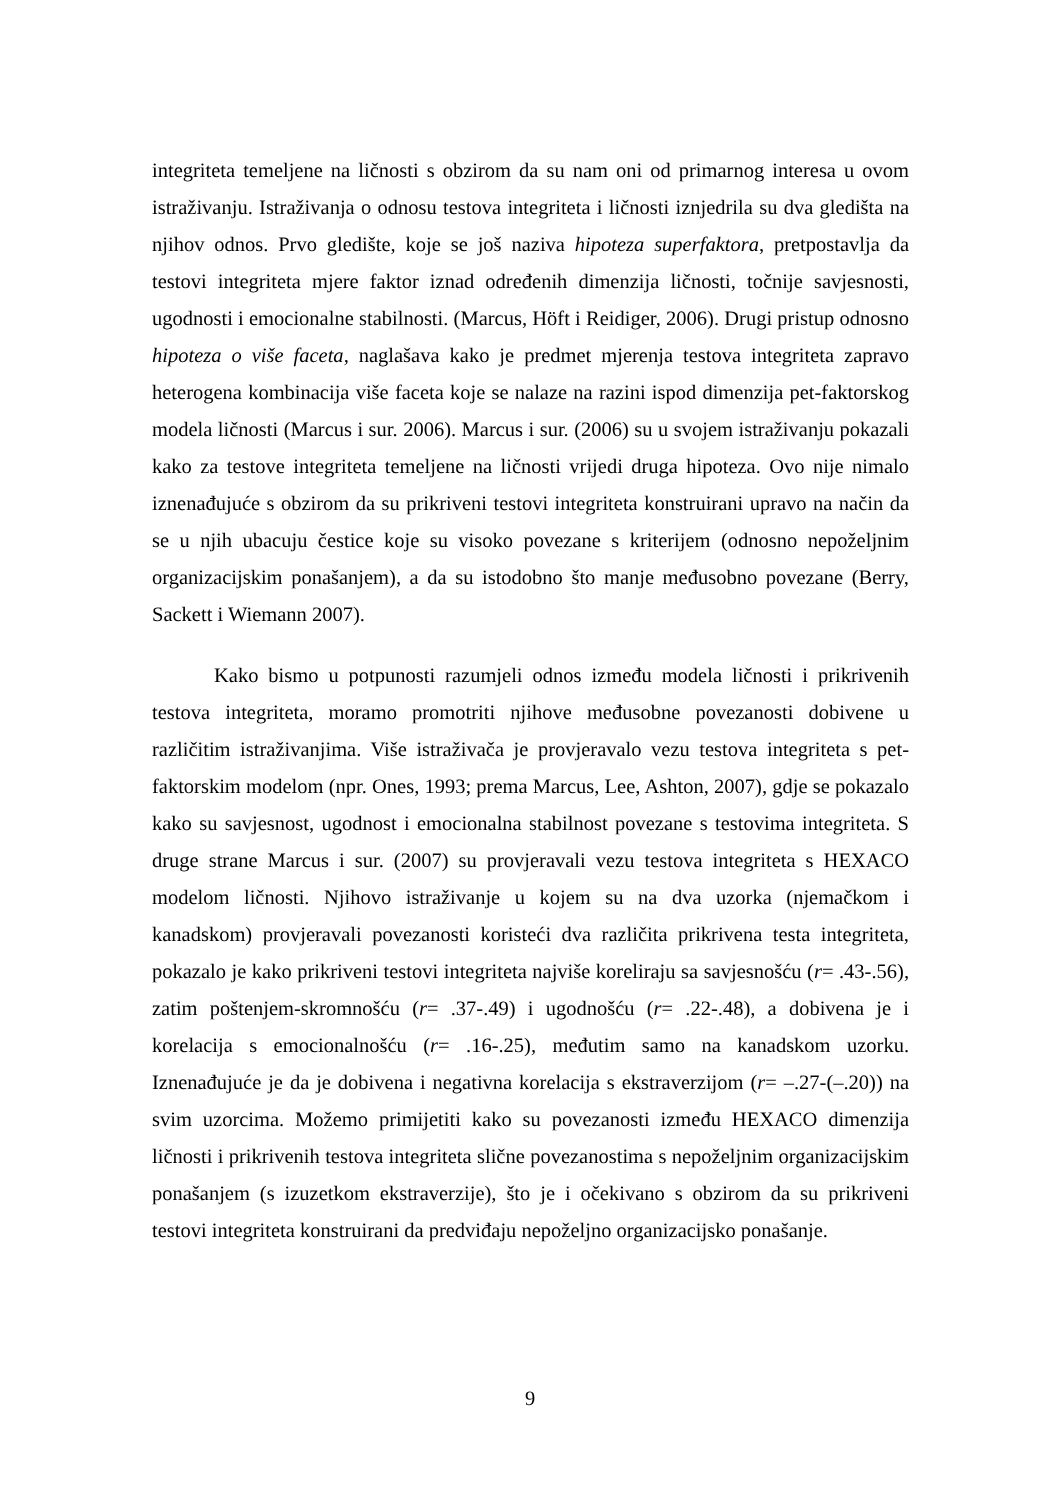integriteta temeljene na ličnosti s obzirom da su nam oni od primarnog interesa u ovom istraživanju. Istraživanja o odnosu testova integriteta i ličnosti iznjedrila su dva gledišta na njihov odnos. Prvo gledište, koje se još naziva hipoteza superfaktora, pretpostavlja da testovi integriteta mjere faktor iznad određenih dimenzija ličnosti, točnije savjesnosti, ugodnosti i emocionalne stabilnosti. (Marcus, Höft i Reidiger, 2006). Drugi pristup odnosno hipoteza o više faceta, naglašava kako je predmet mjerenja testova integriteta zapravo heterogena kombinacija više faceta koje se nalaze na razini ispod dimenzija pet-faktorskog modela ličnosti (Marcus i sur. 2006). Marcus i sur. (2006) su u svojem istraživanju pokazali kako za testove integriteta temeljene na ličnosti vrijedi druga hipoteza. Ovo nije nimalo iznenađujuće s obzirom da su prikriveni testovi integriteta konstruirani upravo na način da se u njih ubacuju čestice koje su visoko povezane s kriterijem (odnosno nepoželjnim organizacijskim ponašanjem), a da su istodobno što manje međusobno povezane (Berry, Sackett i Wiemann 2007).
Kako bismo u potpunosti razumjeli odnos između modela ličnosti i prikrivenih testova integriteta, moramo promotriti njihove međusobne povezanosti dobivene u različitim istraživanjima. Više istraživača je provjeravalo vezu testova integriteta s pet-faktorskim modelom (npr. Ones, 1993; prema Marcus, Lee, Ashton, 2007), gdje se pokazalo kako su savjesnost, ugodnost i emocionalna stabilnost povezane s testovima integriteta. S druge strane Marcus i sur. (2007) su provjeravali vezu testova integriteta s HEXACO modelom ličnosti. Njihovo istraživanje u kojem su na dva uzorka (njemačkom i kanadskom) provjeravali povezanosti koristeći dva različita prikrivena testa integriteta, pokazalo je kako prikriveni testovi integriteta najviše koreliraju sa savjesnošću (r= .43-.56), zatim poštenjem-skromnošću (r= .37-.49) i ugodnošću (r= .22-.48), a dobivena je i korelacija s emocionalnošću (r= .16-.25), međutim samo na kanadskom uzorku. Iznenađujuće je da je dobivena i negativna korelacija s ekstraverzijom (r= –.27-(–.20)) na svim uzorcima. Možemo primijetiti kako su povezanosti između HEXACO dimenzija ličnosti i prikrivenih testova integriteta slične povezanostima s nepoželjnim organizacijskim ponašanjem (s izuzetkom ekstraverzije), što je i očekivano s obzirom da su prikriveni testovi integriteta konstruirani da predviđaju nepoželjno organizacijsko ponašanje.
9